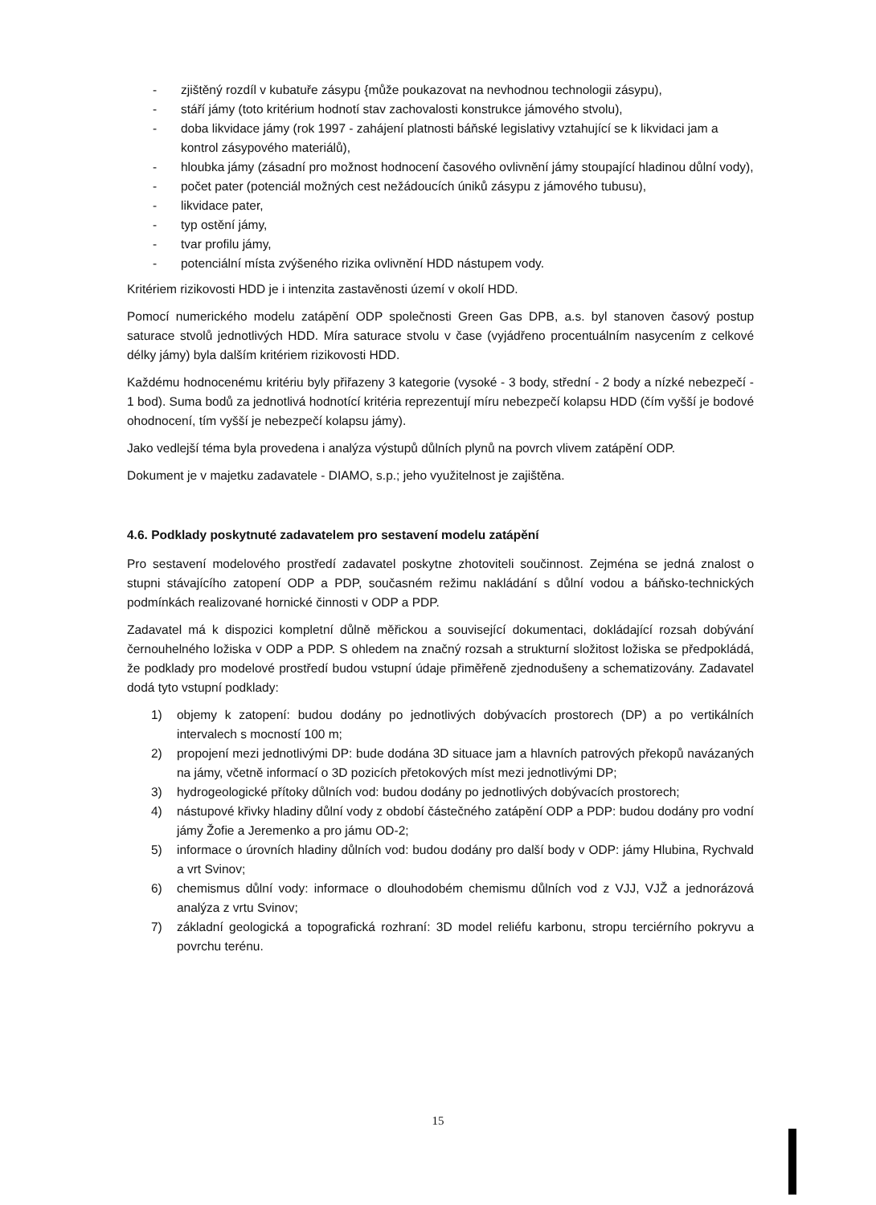- zjištěný rozdíl v kubatuře zásypu {může poukazovat na nevhodnou technologii zásypu),
- stáří jámy (toto kritérium hodnotí stav zachovalosti konstrukce jámového stvolu),
- doba likvidace jámy (rok 1997 - zahájení platnosti báňské legislativy vztahující se k likvidaci jam a kontrol zásypového materiálů),
- hloubka jámy (zásadní pro možnost hodnocení časového ovlivnění jámy stoupající hladinou důlní vody),
- počet pater (potenciál možných cest nežádoucích úniků zásypu z jámového tubusu),
- likvidace pater,
- typ ostění jámy,
- tvar profilu jámy,
- potenciální místa zvýšeného rizika ovlivnění HDD nástupem vody.
Kritériem rizikovosti HDD je i intenzita zastavěnosti území v okolí HDD.
Pomocí numerického modelu zatápění ODP společnosti Green Gas DPB, a.s. byl stanoven časový postup saturace stvolů jednotlivých HDD. Míra saturace stvolu v čase (vyjádřeno procentuálním nasycením z celkové délky jámy) byla dalším kritériem rizikovosti HDD.
Každému hodnocenému kritériu byly přiřazeny 3 kategorie (vysoké - 3 body, střední - 2 body a nízké nebezpečí - 1 bod). Suma bodů za jednotlivá hodnotící kritéria reprezentují míru nebezpečí kolapsu HDD (čím vyšší je bodové ohodnocení, tím vyšší je nebezpečí kolapsu jámy).
Jako vedlejší téma byla provedena i analýza výstupů důlních plynů na povrch vlivem zatápění ODP.
Dokument je v majetku zadavatele - DIAMO, s.p.; jeho využitelnost je zajištěna.
4.6. Podklady poskytnuté zadavatelem pro sestavení modelu zatápění
Pro sestavení modelového prostředí zadavatel poskytne zhotoviteli součinnost. Zejména se jedná znalost o stupni stávajícího zatopení ODP a PDP, současném režimu nakládání s důlní vodou a báňsko-technických podmínkách realizované hornické činnosti v ODP a PDP.
Zadavatel má k dispozici kompletní důlně měřickou a související dokumentaci, dokládající rozsah dobývání černouhelného ložiska v ODP a PDP. S ohledem na značný rozsah a strukturní složitost ložiska se předpokládá, že podklady pro modelové prostředí budou vstupní údaje přiměřeně zjednodušeny a schematizovány. Zadavatel dodá tyto vstupní podklady:
1) objemy k zatopení: budou dodány po jednotlivých dobývacích prostorech (DP) a po vertikálních intervalech s mocností 100 m;
2) propojení mezi jednotlivými DP: bude dodána 3D situace jam a hlavních patrových překopů navázaných na jámy, včetně informací o 3D pozicích přetokových míst mezi jednotlivými DP;
3) hydrogeologické přítoky důlních vod: budou dodány po jednotlivých dobývacích prostorech;
4) nástupové křivky hladiny důlní vody z období částečného zatápění ODP a PDP: budou dodány pro vodní jámy Žofie a Jeremenko a pro jámu OD-2;
5) informace o úrovních hladiny důlních vod: budou dodány pro další body v ODP: jámy Hlubina, Rychvald a vrt Svinov;
6) chemismus důlní vody: informace o dlouhodobém chemismu důlních vod z VJJ, VJŽ a jednorázová analýza z vrtu Svinov;
7) základní geologická a topografická rozhraní: 3D model reliéfu karbonu, stropu terciérního pokryvu a povrchu terénu.
15